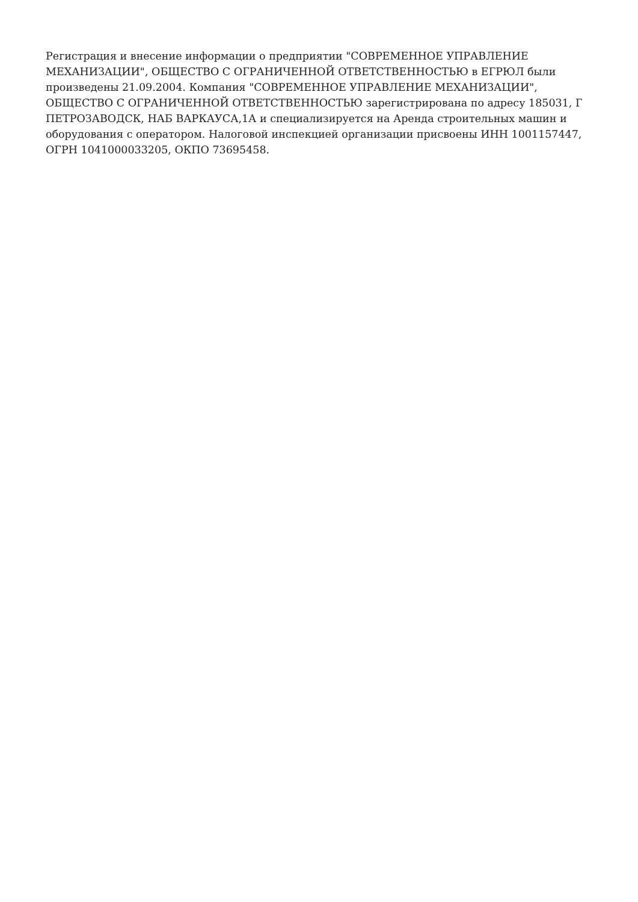Регистрация и внесение информации о предприятии "СОВРЕМЕННОЕ УПРАВЛЕНИЕ МЕХАНИЗАЦИИ", ОБЩЕСТВО С ОГРАНИЧЕННОЙ ОТВЕТСТВЕННОСТЬЮ в ЕГРЮЛ были произведены 21.09.2004. Компания "СОВРЕМЕННОЕ УПРАВЛЕНИЕ МЕХАНИЗАЦИИ", ОБЩЕСТВО С ОГРАНИЧЕННОЙ ОТВЕТСТВЕННОСТЬЮ зарегистрирована по адресу 185031, Г ПЕТРОЗАВОДСК, НАБ ВАРКАУСА,1А и специализируется на Аренда строительных машин и оборудования с оператором. Налоговой инспекцией организации присвоены ИНН 1001157447, ОГРН 1041000033205, ОКПО 73695458.